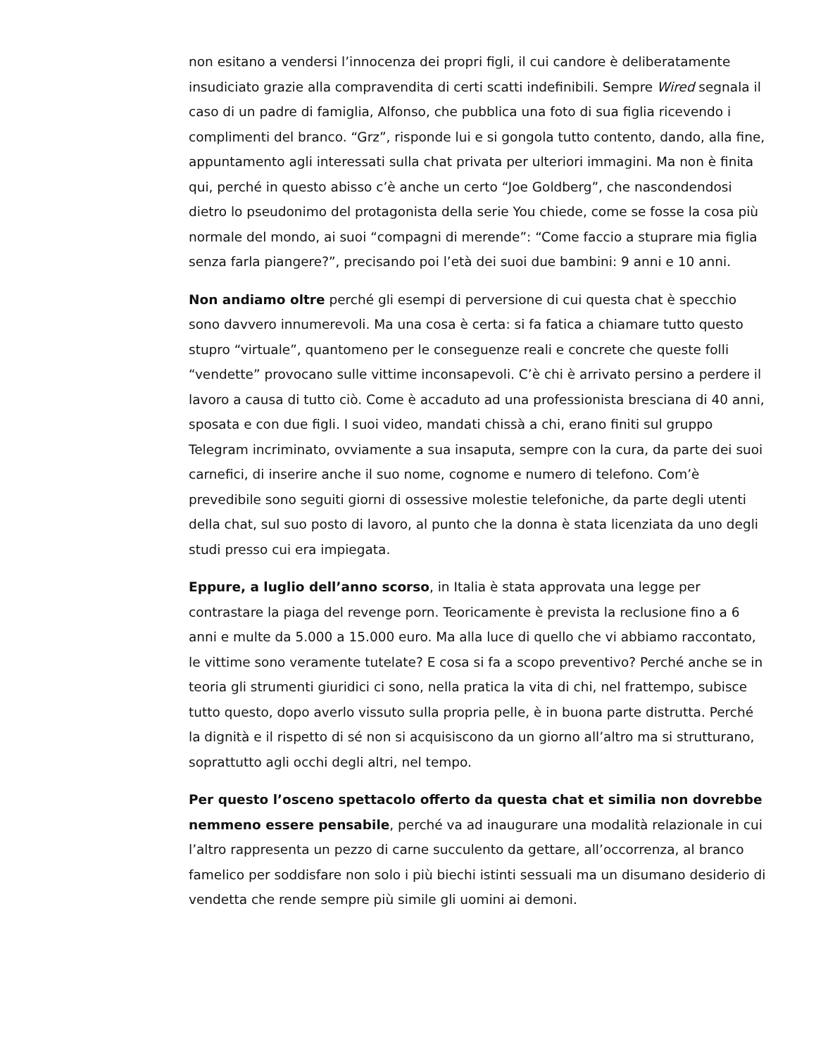non esitano a vendersi l’innocenza dei propri figli, il cui candore è deliberatamente insudiciato grazie alla compravendita di certi scatti indefinibili. Sempre Wired segnala il caso di un padre di famiglia, Alfonso, che pubblica una foto di sua figlia ricevendo i complimenti del branco. “Grz”, risponde lui e si gongola tutto contento, dando, alla fine, appuntamento agli interessati sulla chat privata per ulteriori immagini. Ma non è finita qui, perché in questo abisso c’è anche un certo “Joe Goldberg”, che nascondendosi dietro lo pseudonimo del protagonista della serie You chiede, come se fosse la cosa più normale del mondo, ai suoi “compagni di merende”: “Come faccio a stuprare mia figlia senza farla piangere?”, precisando poi l’età dei suoi due bambini: 9 anni e 10 anni.
Non andiamo oltre perché gli esempi di perversione di cui questa chat è specchio sono davvero innumerevoli. Ma una cosa è certa: si fa fatica a chiamare tutto questo stupro “virtuale”, quantomeno per le conseguenze reali e concrete che queste folli “vendette” provocano sulle vittime inconsapevoli. C’è chi è arrivato persino a perdere il lavoro a causa di tutto ciò. Come è accaduto ad una professionista bresciana di 40 anni, sposata e con due figli. I suoi video, mandati chissà a chi, erano finiti sul gruppo Telegram incriminato, ovviamente a sua insaputa, sempre con la cura, da parte dei suoi carnefici, di inserire anche il suo nome, cognome e numero di telefono. Com’è prevedibile sono seguiti giorni di ossessive molestie telefoniche, da parte degli utenti della chat, sul suo posto di lavoro, al punto che la donna è stata licenziata da uno degli studi presso cui era impiegata.
Eppure, a luglio dell’anno scorso, in Italia è stata approvata una legge per contrastare la piaga del revenge porn. Teoricamente è prevista la reclusione fino a 6 anni e multe da 5.000 a 15.000 euro. Ma alla luce di quello che vi abbiamo raccontato, le vittime sono veramente tutelate? E cosa si fa a scopo preventivo? Perché anche se in teoria gli strumenti giuridici ci sono, nella pratica la vita di chi, nel frattempo, subisce tutto questo, dopo averlo vissuto sulla propria pelle, è in buona parte distrutta. Perché la dignità e il rispetto di sé non si acquisiscono da un giorno all’altro ma si strutturano, soprattutto agli occhi degli altri, nel tempo.
Per questo l’osceno spettacolo offerto da questa chat et similia non dovrebbe nemmeno essere pensabile, perché va ad inaugurare una modalità relazionale in cui l’altro rappresenta un pezzo di carne succulento da gettare, all’occorrenza, al branco famelico per soddisfare non solo i più biechi istinti sessuali ma un disumano desiderio di vendetta che rende sempre più simile gli uomini ai demoni.